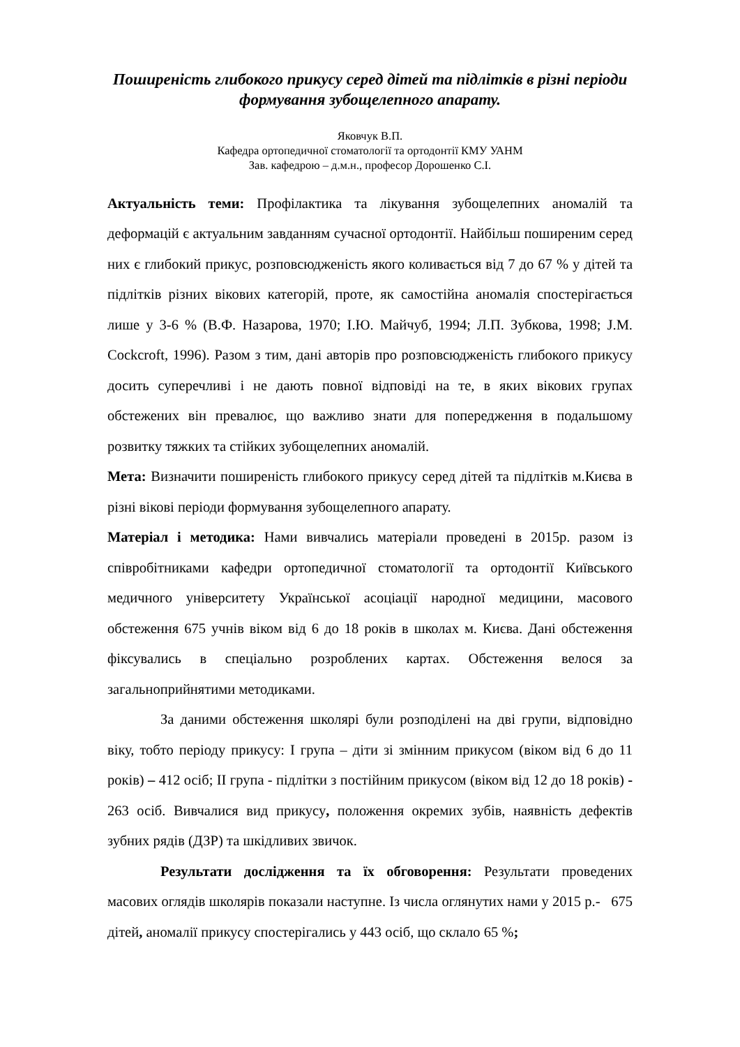Поширеність глибокого прикусу серед дітей та підлітків в різні періоди формування зубощелепного апарату.
Яковчук В.П.
Кафедра ортопедичної стоматології та ортодонтії КМУ УАНМ
Зав. кафедрою – д.м.н., професор Дорошенко С.І.
Актуальність теми: Профілактика та лікування зубощелепних аномалій та деформацій є актуальним завданням сучасної ортодонтії. Найбільш поширеним серед них є глибокий прикус, розповсюдженість якого коливається від 7 до 67 % у дітей та підлітків різних вікових категорій, проте, як самостійна аномалія спостерігається лише у 3-6 % (В.Ф. Назарова, 1970; І.Ю. Майчуб, 1994; Л.П. Зубкова, 1998; J.M. Cockcroft, 1996). Разом з тим, дані авторів про розповсюдженість глибокого прикусу досить суперечливі і не дають повної відповіді на те, в яких вікових групах обстежених він превалює, що важливо знати для попередження в подальшому розвитку тяжких та стійких зубощелепних аномалій.
Мета: Визначити поширеність глибокого прикусу серед дітей та підлітків м.Києва в різні вікові періоди формування зубощелепного апарату.
Матеріал і методика: Нами вивчались матеріали проведені в 2015р. разом із співробітниками кафедри ортопедичної стоматології та ортодонтії Київського медичного університету Української асоціації народної медицини, масового обстеження 675 учнів віком від 6 до 18 років в школах м. Києва. Дані обстеження фіксувались в спеціально розроблених картах. Обстеження велося за загальноприйнятими методиками.
За даними обстеження школярі були розподілені на дві групи, відповідно віку, тобто періоду прикусу: І група – діти зі змінним прикусом (віком від 6 до 11 років) – 412 осіб; ІІ група - підлітки з постійним прикусом (віком від 12 до 18 років) - 263 осіб. Вивчалися вид прикусу, положення окремих зубів, наявність дефектів зубних рядів (ДЗР) та шкідливих звичок.
Результати дослідження та їх обговорення: Результати проведених масових оглядів школярів показали наступне. Із числа оглянутих нами у 2015 р.- 675 дітей, аномалії прикусу спостерігались у 443 осіб, що склало 65 %;